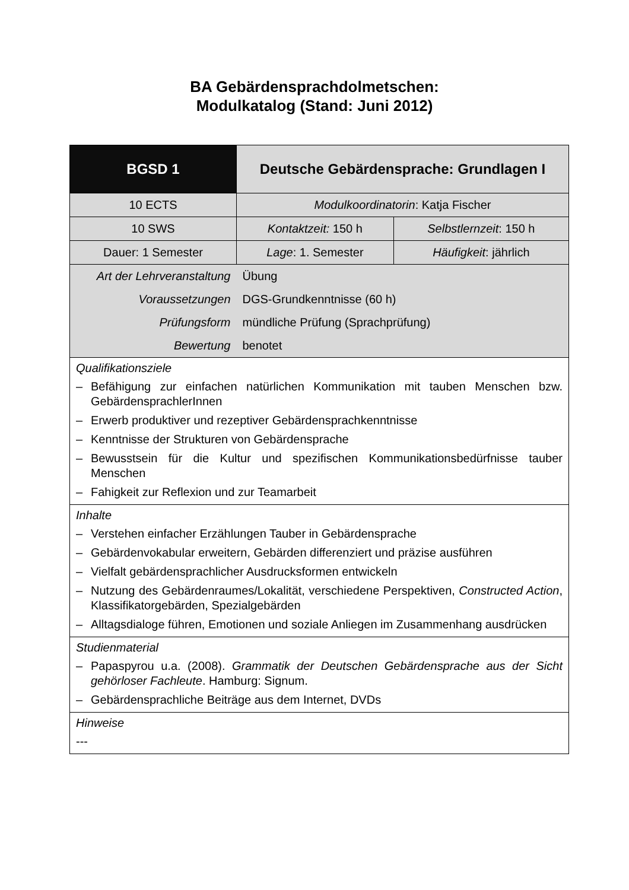BA Gebärdensprachdolmetschen:
Modulkatalog (Stand: Juni 2012)
| BGSD 1 | Deutsche Gebärdensprache: Grundlagen I | |
| 10 ECTS | Modulkoordinatorin : Katja Fischer | |
| 10 SWS | Kontaktzeit: 150 h | Selbstlernzeit : 150 h |
| Dauer: 1 Semester | Lage : 1. Semester | Häufigkeit : jährlich |
| Art der Lehrveranstaltung | Übung | |
| Voraussetzungen | DGS-Grundkenntnisse (60 h) | |
| Prüfungsform | mündliche Prüfung (Sprachprüfung) | |
| Bewertung | benotet | |
| Qualifikationsziele – Befähigung zur einfachen natürlichen Kommunikation mit tauben Menschen bzw. GebärdensprachlerInnen – Erwerb produktiver und rezeptiver Gebärdensprachkenntnisse – Kenntnisse der Strukturen von Gebärdensprache – Bewusstsein für die Kultur und spezifischen Kommunikationsbedürfnisse tauber Menschen – Fahigkeit zur Reflexion und zur Teamarbeit | | |
| Inhalte – Verstehen einfacher Erzählungen Tauber in Gebärdensprache – Gebärdenvokabular erweitern, Gebärden differenziert und präzise ausführen – Vielfalt gebärdensprachlicher Ausdrucksformen entwickeln – Nutzung des Gebärdenraumes/Lokalität, verschiedene Perspektiven, Constructed Action , Klassifikatorgebärden, Spezialgebärden – Alltagsdialoge führen, Emotionen und soziale Anliegen im Zusammenhang ausdrücken | | |
| Studienmaterial – Papaspyrou u.a. (2008). Grammatik der Deutschen Gebärdensprache aus der Sicht gehörloser Fachleute . Hamburg: Signum. – Gebärdensprachliche Beiträge aus dem Internet, DVDs | | |
| Hinweise --- | | |